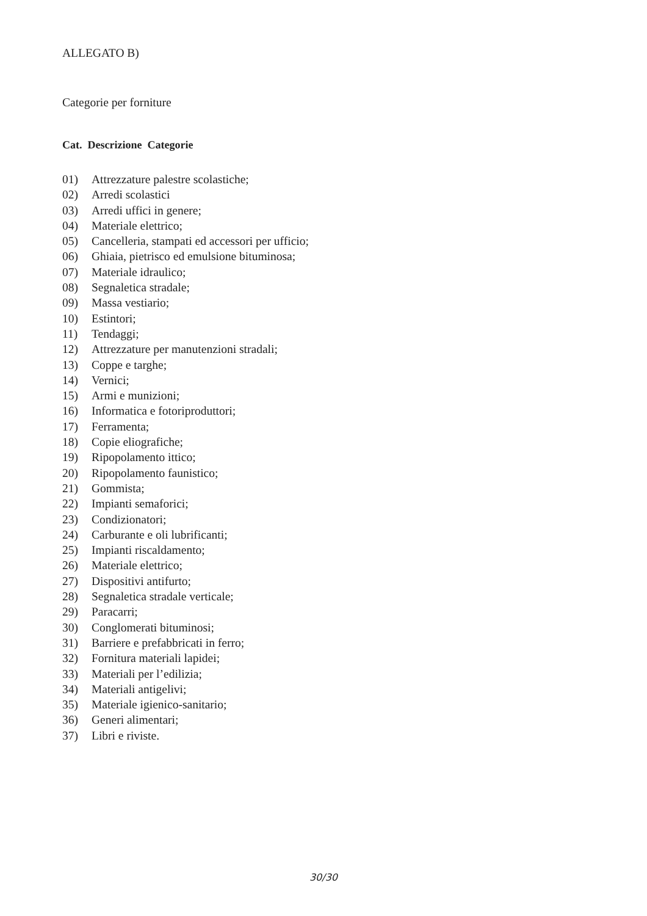ALLEGATO B)
Categorie per forniture
Cat. Descrizione Categorie
01) Attrezzature palestre scolastiche;
02) Arredi scolastici
03) Arredi uffici in genere;
04) Materiale elettrico;
05) Cancelleria, stampati ed accessori per ufficio;
06) Ghiaia, pietrisco ed emulsione bituminosa;
07) Materiale idraulico;
08) Segnaletica stradale;
09) Massa vestiario;
10) Estintori;
11) Tendaggi;
12) Attrezzature per manutenzioni stradali;
13) Coppe e targhe;
14) Vernici;
15) Armi e munizioni;
16) Informatica e fotoriproduttori;
17) Ferramenta;
18) Copie eliografiche;
19) Ripopolamento ittico;
20) Ripopolamento faunistico;
21) Gommista;
22) Impianti semaforici;
23) Condizionatori;
24) Carburante e oli lubrificanti;
25) Impianti riscaldamento;
26) Materiale elettrico;
27) Dispositivi antifurto;
28) Segnaletica stradale verticale;
29) Paracarri;
30) Conglomerati bituminosi;
31) Barriere e prefabbricati in ferro;
32) Fornitura materiali lapidei;
33) Materiali per l’edilizia;
34) Materiali antigelivi;
35) Materiale igienico-sanitario;
36) Generi alimentari;
37) Libri e riviste.
30/30